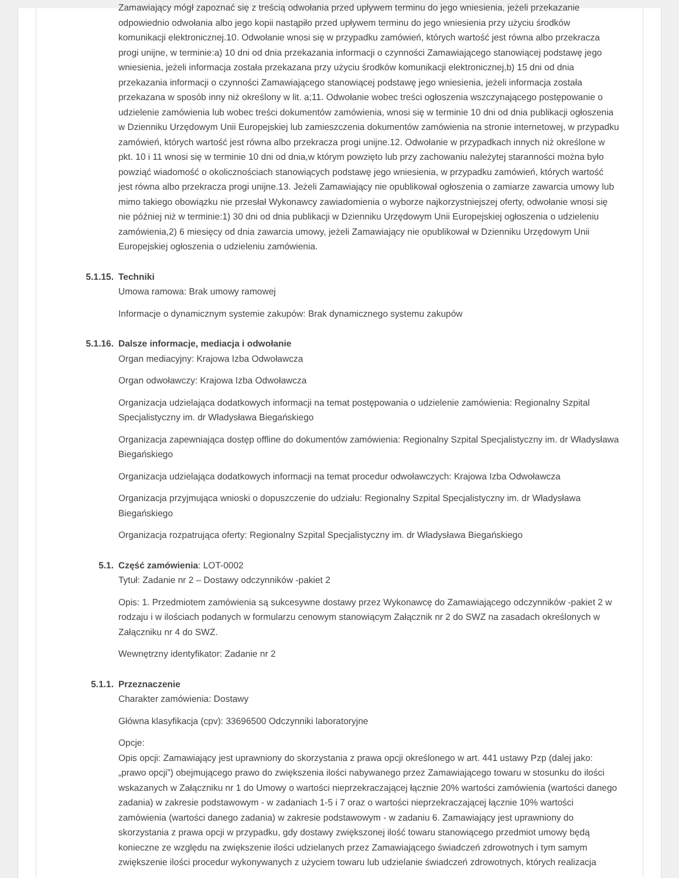Zamawiający mógł zapoznać się z treścią odwołania przed upływem terminu do jego wniesienia, jeżeli przekazanie odpowiednio odwołania albo jego kopii nastąpiło przed upływem terminu do jego wniesienia przy użyciu środków komunikacji elektronicznej.10. Odwołanie wnosi się w przypadku zamówień, których wartość jest równa albo przekracza progi unijne, w terminie:a) 10 dni od dnia przekazania informacji o czynności Zamawiającego stanowiącej podstawę jego wniesienia, jeżeli informacja została przekazana przy użyciu środków komunikacji elektronicznej,b) 15 dni od dnia przekazania informacji o czynności Zamawiającego stanowiącej podstawę jego wniesienia, jeżeli informacja została przekazana w sposób inny niż określony w lit. a;11. Odwołanie wobec treści ogłoszenia wszczynającego postępowanie o udzielenie zamówienia lub wobec treści dokumentów zamówienia, wnosi się w terminie 10 dni od dnia publikacji ogłoszenia w Dzienniku Urzędowym Unii Europejskiej lub zamieszczenia dokumentów zamówienia na stronie internetowej, w przypadku zamówień, których wartość jest równa albo przekracza progi unijne.12. Odwołanie w przypadkach innych niż określone w pkt. 10 i 11 wnosi się w terminie 10 dni od dnia,w którym powzięto lub przy zachowaniu należytej staranności można było powziąć wiadomość o okolicznościach stanowiących podstawę jego wniesienia, w przypadku zamówień, których wartość jest równa albo przekracza progi unijne.13. Jeżeli Zamawiający nie opublikował ogłoszenia o zamiarze zawarcia umowy lub mimo takiego obowiązku nie przesłał Wykonawcy zawiadomienia o wyborze najkorzystniejszej oferty, odwołanie wnosi się nie później niż w terminie:1) 30 dni od dnia publikacji w Dzienniku Urzędowym Unii Europejskiej ogłoszenia o udzieleniu zamówienia,2) 6 miesięcy od dnia zawarcia umowy, jeżeli Zamawiający nie opublikował w Dzienniku Urzędowym Unii Europejskiej ogłoszenia o udzieleniu zamówienia.
5.1.15. Techniki
Umowa ramowa: Brak umowy ramowej
Informacje o dynamicznym systemie zakupów: Brak dynamicznego systemu zakupów
5.1.16. Dalsze informacje, mediacja i odwołanie
Organ mediacyjny: Krajowa Izba Odwoławcza
Organ odwoławczy: Krajowa Izba Odwoławcza
Organizacja udzielająca dodatkowych informacji na temat postępowania o udzielenie zamówienia: Regionalny Szpital Specjalistyczny im. dr Władysława Biegańskiego
Organizacja zapewniająca dostęp offline do dokumentów zamówienia: Regionalny Szpital Specjalistyczny im. dr Władysława Biegańskiego
Organizacja udzielająca dodatkowych informacji na temat procedur odwoławczych: Krajowa Izba Odwoławcza
Organizacja przyjmująca wnioski o dopuszczenie do udziału: Regionalny Szpital Specjalistyczny im. dr Władysława Biegańskiego
Organizacja rozpatrująca oferty: Regionalny Szpital Specjalistyczny im. dr Władysława Biegańskiego
5.1. Część zamówienia: LOT-0002
Tytuł: Zadanie nr 2 – Dostawy odczynników -pakiet 2
Opis: 1. Przedmiotem zamówienia są sukcesywne dostawy przez Wykonawcę do Zamawiającego odczynników -pakiet 2 w rodzaju i w ilościach podanych w formularzu cenowym stanowiącym Załącznik nr 2 do SWZ na zasadach określonych w Załączniku nr 4 do SWZ.
Wewnętrzny identyfikator: Zadanie nr 2
5.1.1. Przeznaczenie
Charakter zamówienia: Dostawy
Główna klasyfikacja (cpv): 33696500 Odczynniki laboratoryjne
Opcje:
Opis opcji: Zamawiający jest uprawniony do skorzystania z prawa opcji określonego w art. 441 ustawy Pzp (dalej jako: „prawo opcji”) obejmującego prawo do zwiększenia ilości nabywanego przez Zamawiającego towaru w stosunku do ilości wskazanych w Załączniku nr 1 do Umowy o wartości nieprzekraczającej łącznie 20% wartości zamówienia (wartości danego zadania) w zakresie podstawowym - w zadaniach 1-5 i 7 oraz o wartości nieprzekraczającej łącznie 10% wartości zamówienia (wartości danego zadania) w zakresie podstawowym - w zadaniu 6. Zamawiający jest uprawniony do skorzystania z prawa opcji w przypadku, gdy dostawy zwiększonej ilość towaru stanowiącego przedmiot umowy będą konieczne ze względu na zwiększenie ilości udzielanych przez Zamawiającego świadczeń zdrowotnych i tym samym zwiększenie ilości procedur wykonywanych z użyciem towaru lub udzielanie świadczeń zdrowotnych, których realizacja